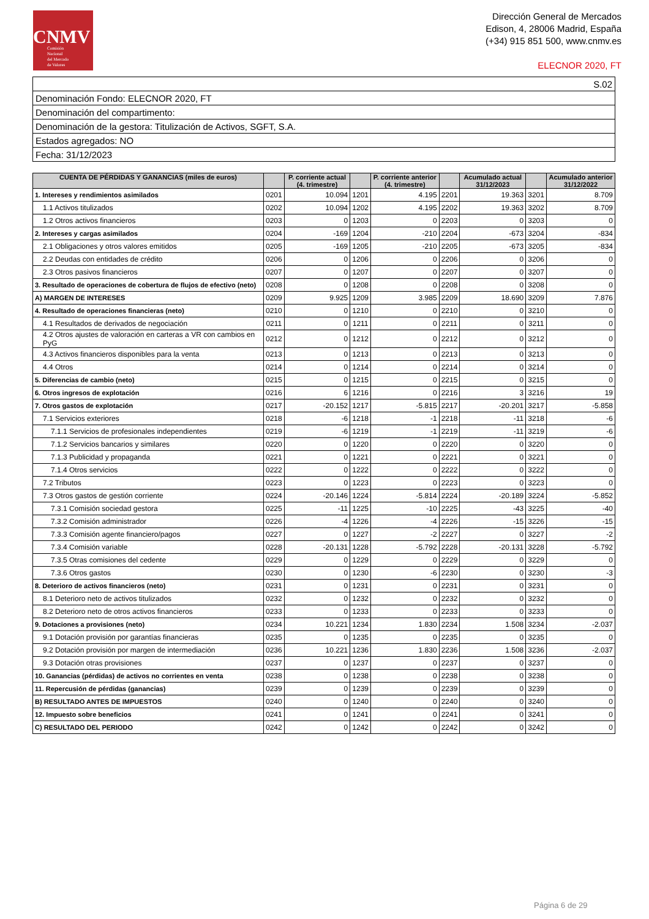CNMV
Comisión
Nacional
del Mercado
de Valores
Dirección General de Mercados
Edison, 4, 28006 Madrid, España
(+34) 915 851 500, www.cnmv.es
ELECNOR 2020, FT
| S.02 |
| Denominación Fondo: ELECNOR 2020, FT |
| Denominación del compartimento: |
| Denominación de la gestora: Titulización de Activos, SGFT, S.A. |
| Estados agregados: NO |
| Fecha: 31/12/2023 |
| CUENTA DE PÉRDIDAS Y GANANCIAS (miles de euros) | | P. corriente actual (4. trimestre) | | P. corriente anterior (4. trimestre) | | Acumulado actual 31/12/2023 | | Acumulado anterior 31/12/2022 |
| --- | --- | --- | --- | --- | --- | --- | --- | --- |
| 1. Intereses y rendimientos asimilados | 0201 | 10.094 | 1201 | 4.195 | 2201 | 19.363 | 3201 | 8.709 |
| 1.1 Activos titulizados | 0202 | 10.094 | 1202 | 4.195 | 2202 | 19.363 | 3202 | 8.709 |
| 1.2 Otros activos financieros | 0203 | 0 | 1203 | 0 | 2203 | 0 | 3203 | 0 |
| 2. Intereses y cargas asimilados | 0204 | -169 | 1204 | -210 | 2204 | -673 | 3204 | -834 |
| 2.1 Obligaciones y otros valores emitidos | 0205 | -169 | 1205 | -210 | 2205 | -673 | 3205 | -834 |
| 2.2 Deudas con entidades de crédito | 0206 | 0 | 1206 | 0 | 2206 | 0 | 3206 | 0 |
| 2.3 Otros pasivos financieros | 0207 | 0 | 1207 | 0 | 2207 | 0 | 3207 | 0 |
| 3. Resultado de operaciones de cobertura de flujos de efectivo (neto) | 0208 | 0 | 1208 | 0 | 2208 | 0 | 3208 | 0 |
| A) MARGEN DE INTERESES | 0209 | 9.925 | 1209 | 3.985 | 2209 | 18.690 | 3209 | 7.876 |
| 4. Resultado de operaciones financieras (neto) | 0210 | 0 | 1210 | 0 | 2210 | 0 | 3210 | 0 |
| 4.1 Resultados de derivados de negociación | 0211 | 0 | 1211 | 0 | 2211 | 0 | 3211 | 0 |
| 4.2 Otros ajustes de valoración en carteras a VR con cambios en PyG | 0212 | 0 | 1212 | 0 | 2212 | 0 | 3212 | 0 |
| 4.3 Activos financieros disponibles para la venta | 0213 | 0 | 1213 | 0 | 2213 | 0 | 3213 | 0 |
| 4.4 Otros | 0214 | 0 | 1214 | 0 | 2214 | 0 | 3214 | 0 |
| 5. Diferencias de cambio (neto) | 0215 | 0 | 1215 | 0 | 2215 | 0 | 3215 | 0 |
| 6. Otros ingresos de explotación | 0216 | 6 | 1216 | 0 | 2216 | 3 | 3216 | 19 |
| 7. Otros gastos de explotación | 0217 | -20.152 | 1217 | -5.815 | 2217 | -20.201 | 3217 | -5.858 |
| 7.1 Servicios exteriores | 0218 | -6 | 1218 | -1 | 2218 | -11 | 3218 | -6 |
| 7.1.1 Servicios de profesionales independientes | 0219 | -6 | 1219 | -1 | 2219 | -11 | 3219 | -6 |
| 7.1.2 Servicios bancarios y similares | 0220 | 0 | 1220 | 0 | 2220 | 0 | 3220 | 0 |
| 7.1.3 Publicidad y propaganda | 0221 | 0 | 1221 | 0 | 2221 | 0 | 3221 | 0 |
| 7.1.4 Otros servicios | 0222 | 0 | 1222 | 0 | 2222 | 0 | 3222 | 0 |
| 7.2 Tributos | 0223 | 0 | 1223 | 0 | 2223 | 0 | 3223 | 0 |
| 7.3 Otros gastos de gestión corriente | 0224 | -20.146 | 1224 | -5.814 | 2224 | -20.189 | 3224 | -5.852 |
| 7.3.1 Comisión sociedad gestora | 0225 | -11 | 1225 | -10 | 2225 | -43 | 3225 | -40 |
| 7.3.2 Comisión administrador | 0226 | -4 | 1226 | -4 | 2226 | -15 | 3226 | -15 |
| 7.3.3 Comisión agente financiero/pagos | 0227 | 0 | 1227 | -2 | 2227 | 0 | 3227 | -2 |
| 7.3.4 Comisión variable | 0228 | -20.131 | 1228 | -5.792 | 2228 | -20.131 | 3228 | -5.792 |
| 7.3.5 Otras comisiones del cedente | 0229 | 0 | 1229 | 0 | 2229 | 0 | 3229 | 0 |
| 7.3.6 Otros gastos | 0230 | 0 | 1230 | -6 | 2230 | 0 | 3230 | -3 |
| 8. Deterioro de activos financieros (neto) | 0231 | 0 | 1231 | 0 | 2231 | 0 | 3231 | 0 |
| 8.1 Deterioro neto de activos titulizados | 0232 | 0 | 1232 | 0 | 2232 | 0 | 3232 | 0 |
| 8.2 Deterioro neto de otros activos financieros | 0233 | 0 | 1233 | 0 | 2233 | 0 | 3233 | 0 |
| 9. Dotaciones a provisiones (neto) | 0234 | 10.221 | 1234 | 1.830 | 2234 | 1.508 | 3234 | -2.037 |
| 9.1 Dotación provisión por garantías financieras | 0235 | 0 | 1235 | 0 | 2235 | 0 | 3235 | 0 |
| 9.2 Dotación provisión por margen de intermediación | 0236 | 10.221 | 1236 | 1.830 | 2236 | 1.508 | 3236 | -2.037 |
| 9.3 Dotación otras provisiones | 0237 | 0 | 1237 | 0 | 2237 | 0 | 3237 | 0 |
| 10. Ganancias (pérdidas) de activos no corrientes en venta | 0238 | 0 | 1238 | 0 | 2238 | 0 | 3238 | 0 |
| 11. Repercusión de pérdidas (ganancias) | 0239 | 0 | 1239 | 0 | 2239 | 0 | 3239 | 0 |
| B) RESULTADO ANTES DE IMPUESTOS | 0240 | 0 | 1240 | 0 | 2240 | 0 | 3240 | 0 |
| 12. Impuesto sobre beneficios | 0241 | 0 | 1241 | 0 | 2241 | 0 | 3241 | 0 |
| C) RESULTADO DEL PERIODO | 0242 | 0 | 1242 | 0 | 2242 | 0 | 3242 | 0 |
Página 6 de 29